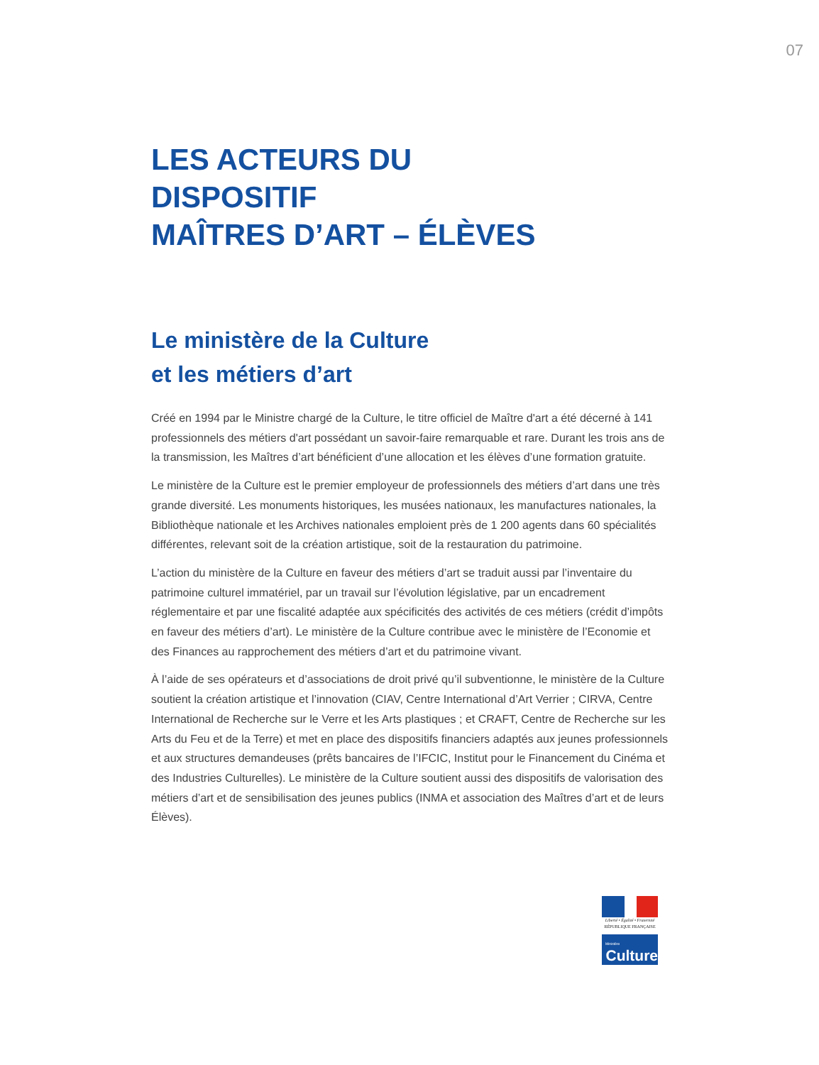07
LES ACTEURS DU
DISPOSITIF
MAÎTRES D’ART – ÉLÈVES
Le ministère de la Culture
et les métiers d’art
Créé en 1994 par le Ministre chargé de la Culture, le titre officiel de Maître d'art a été décerné à 141 professionnels des métiers d'art possédant un savoir-faire remarquable et rare. Durant les trois ans de la transmission, les Maîtres d’art bénéficient d’une allocation et les élèves d’une formation gratuite.
Le ministère de la Culture est le premier employeur de professionnels des métiers d’art dans une très grande diversité. Les monuments historiques, les musées nationaux, les manufactures nationales, la Bibliothèque nationale et les Archives nationales emploient près de 1 200 agents dans 60 spécialités différentes, relevant soit de la création artistique, soit de la restauration du patrimoine.
L’action du ministère de la Culture en faveur des métiers d’art se traduit aussi par l’inventaire du patrimoine culturel immatériel, par un travail sur l’évolution législative, par un encadrement réglementaire et par une fiscalité adaptée aux spécificités des activités de ces métiers (crédit d’impôts en faveur des métiers d’art). Le ministère de la Culture contribue avec le ministère de l’Economie et des Finances au rapprochement des métiers d’art et du patrimoine vivant.
À l’aide de ses opérateurs et d’associations de droit privé qu’il subventionne, le ministère de la Culture soutient la création artistique et l’innovation (CIAV, Centre International d’Art Verrier ; CIRVA, Centre International de Recherche sur le Verre et les Arts plastiques ; et CRAFT, Centre de Recherche sur les Arts du Feu et de la Terre) et met en place des dispositifs financiers adaptés aux jeunes professionnels et aux structures demandeuses (prêts bancaires de l’IFCIC, Institut pour le Financement du Cinéma et des Industries Culturelles). Le ministère de la Culture soutient aussi des dispositifs de valorisation des métiers d’art et de sensibilisation des jeunes publics (INMA et association des Maîtres d’art et de leurs Élèves).
Liberté • Égalité • Fraternité
RÉPUBLIQUE FRANÇAISE
Ministère
Culture